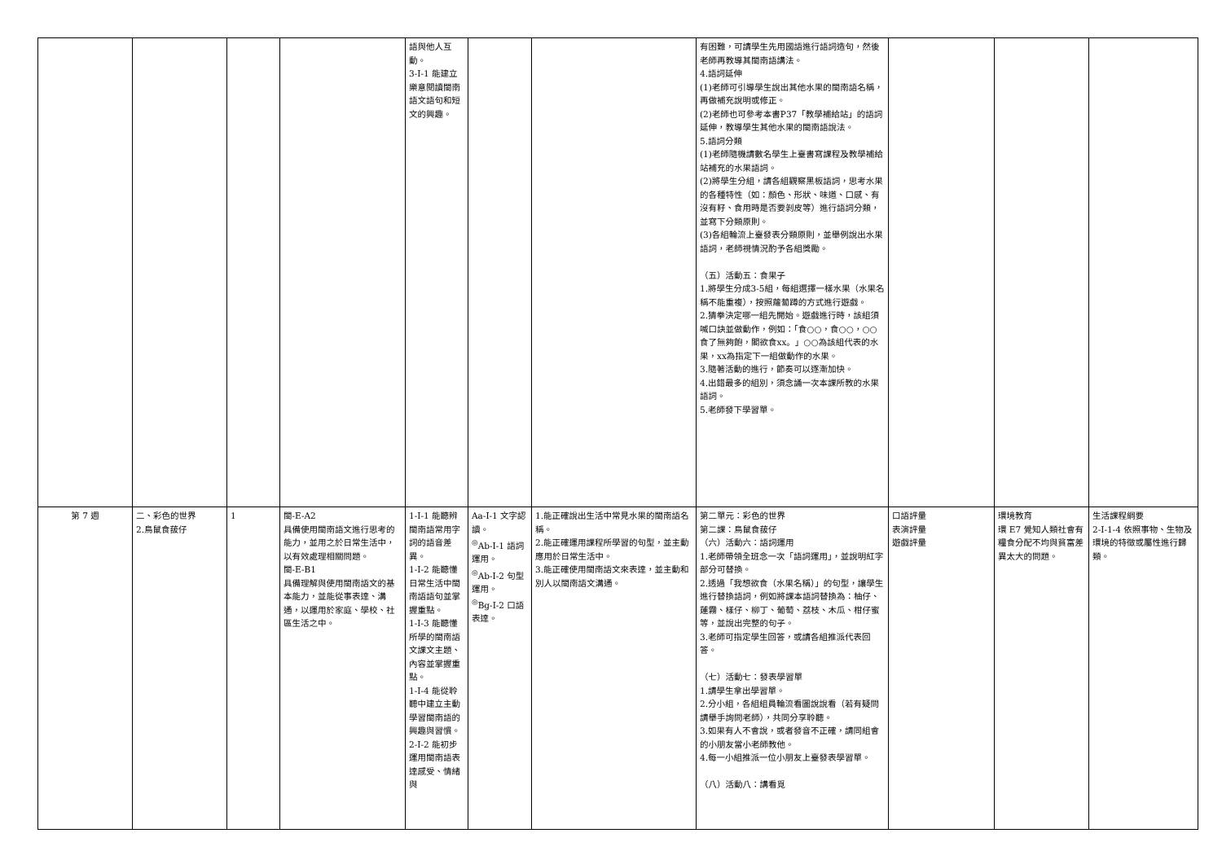| | | | | 語與他人互動。 3-Ⅰ-1 能建立樂意閱讀閩南語文語句和短文的興趣。 | | | 有困難，可請學生先用國語進行語詞造句，然後老師再教導其閩南語講法。 4.語詞延伸 (1)老師可引導學生說出其他水果的閩南語名稱，再做補充說明或修正。 (2)老師也可參考本書P37「教學補給站」的語詞延伸，教導學生其他水果的閩南語說法。 5.語詞分類 (1)老師隨機請數名學生上臺書寫課程及教學補給站補充的水果語詞。 (2)將學生分組，請各組觀察黑板語詞，思考水果的各種特性（如：顏色、形狀、味道、口感、有沒有籽、食用時是否要剝皮等）進行語詞分類，並寫下分類原則。 (3)各組輪流上臺發表分類原則，並舉例說出水果語詞，老師視情況酌予各組獎勵。 （五）活動五：食果子 1.將學生分成3-5組，每組選擇一樣水果（水果名稱不能重複），按照蘿蔔蹲的方式進行遊戲。 2.猜拳決定哪一組先開始。遊戲進行時，該組須喊口訣並做動作，例如：「食○○，食○○，○○食了無夠飽，閣欲食xx。」○○為該組代表的水果，xx為指定下一組做動作的水果。 3.隨著活動的進行，節奏可以逐漸加快。 4.出錯最多的組別，須念誦一次本課所教的水果語詞。 5.老師發下學習單。 | | | |
| 第 7 週 | 二、彩色的世界 2.鳥鼠食菝仔 | 1 | 閩-E-A2 具備使用閩南語文進行思考的能力，並用之於日常生活中，以有效處理相關問題。 閩-E-B1 具備理解與使用閩南語文的基本能力，並能從事表達、溝通，以運用於家庭、學校、社區生活之中。 | 1-Ⅰ-1 能聽辨閩南語常用字詞的語音差異。 1-Ⅰ-2 能聽懂日常生活中閩南語語句並掌握重點。 1-Ⅰ-3 能聽懂所學的閩南語文課文主題、內容並掌握重點。 1-Ⅰ-4 能從聆聽中建立主動學習閩南語的興趣與習慣。 2-Ⅰ-2 能初步運用閩南語表達感受、情緒與 | Aa-Ⅰ-1 文字認讀。 <sup>◎</sup>Ab-Ⅰ-1 語詞運用。 <sup>◎</sup>Ab-Ⅰ-2 句型運用。 <sup>◎</sup>Bg-Ⅰ-2 口語表達。 | 1.能正確說出生活中常見水果的閩南語名稱。 2.能正確運用課程所學習的句型，並主動應用於日常生活中。 3.能正確使用閩南語文來表達，並主動和別人以閩南語文溝通。 | 第二單元：彩色的世界 第二課：鳥鼠食菝仔 （六）活動六：語詞運用 1.老師帶領全班念一次「語詞運用」，並說明紅字部分可替換。 2.透過「我想欲食（水果名稱）」的句型，讓學生進行替換語詞，例如將課本語詞替換為：柚仔、蓮霧、樣仔、柳丁、葡萄、荔枝、木瓜、柑仔蜜等，並說出完整的句子。 3.老師可指定學生回答，或請各組推派代表回答。 （七）活動七：發表學習單 1.請學生拿出學習單。 2.分小組，各組組員輪流看圖說說看（若有疑問請舉手詢問老師），共同分享聆聽。 3.如果有人不會說，或者發音不正確，請同組會的小朋友當小老師教他。 4.每一小組推派一位小朋友上臺發表學習單。 （八）活動八：講看覓 | 口語評量 表演評量 遊戲評量 | 環境教育 環 E7 覺知人類社會有糧食分配不均與貧富差異太大的問題。 | 生活課程綱要 2-I-1-4 依照事物、生物及環境的特徵或屬性進行歸類。 |